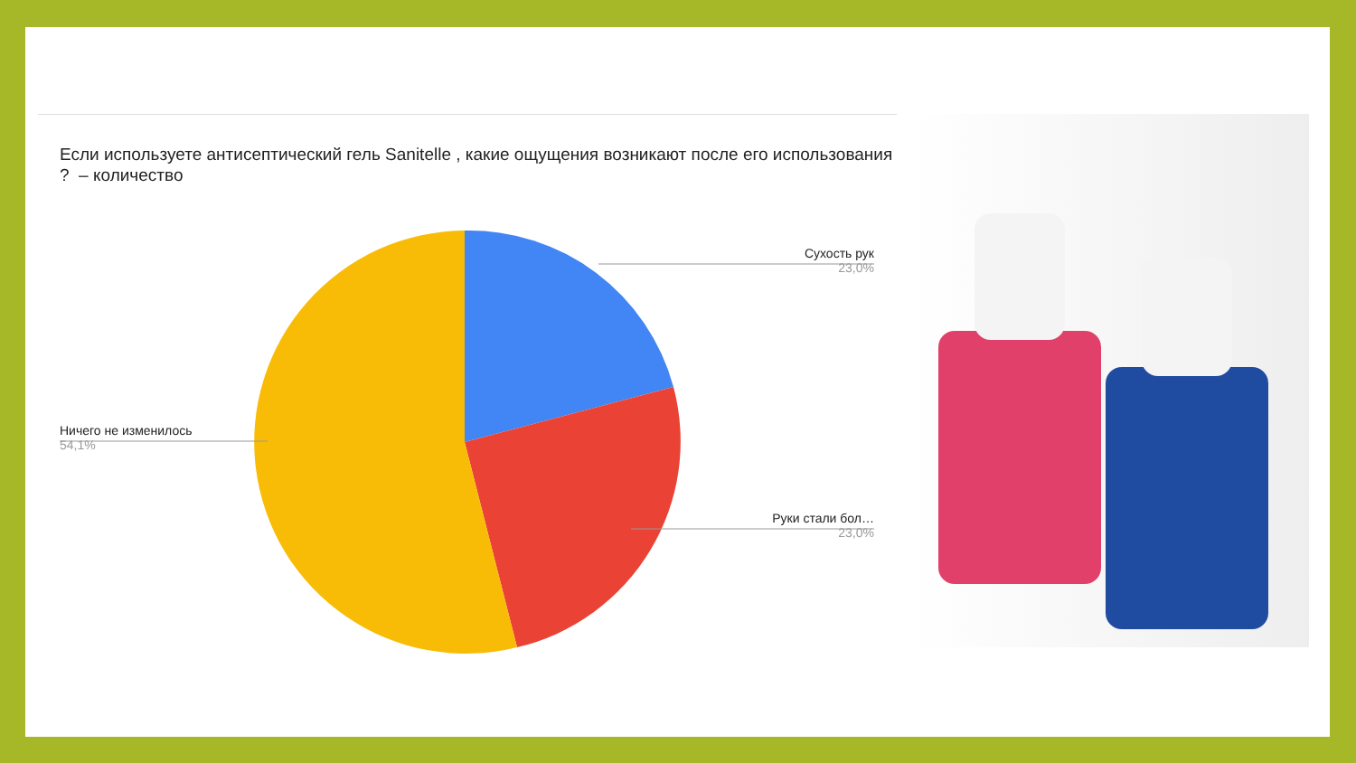Если используете антисептический гель Sanitelle , какие ощущения возникают после его использования ? – количество
Сухость рук
23,0%
Руки стали бол…
23,0%
Ничего не изменилось
54,1%